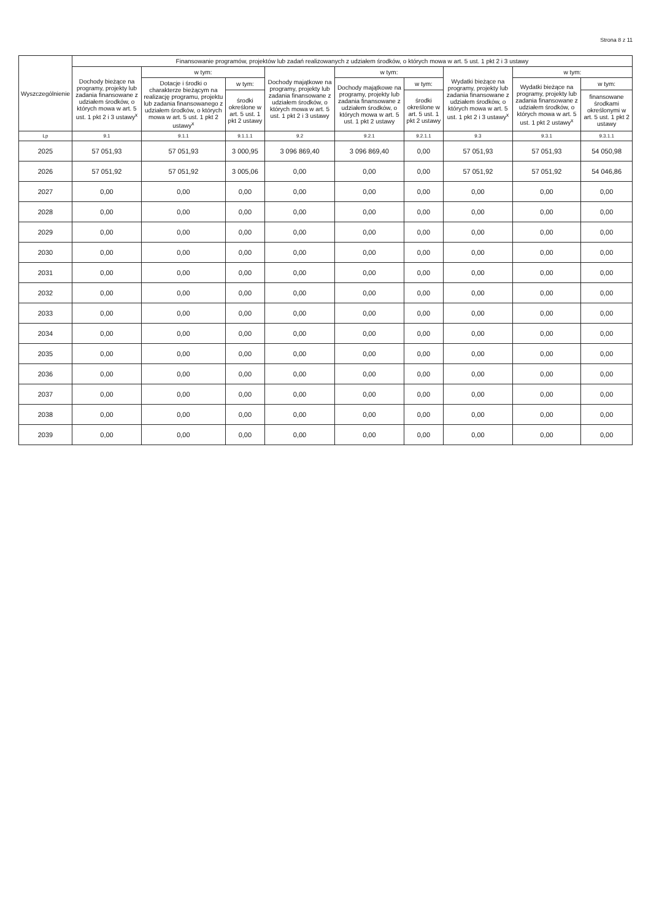Strona 8 z 11
| Wyszczególnienie | Finansowanie programów, projektów lub zadań realizowanych z udziałem środków, o których mowa w art. 5 ust. 1 pkt 2 i 3 ustawy | | | | | | | | |
| --- | --- | --- | --- | --- | --- | --- | --- | --- | --- |
| | Dochody bieżące na programy, projekty lub zadania finansowane z udziałem środków, o których mowa w art. 5 ust. 1 pkt 2 i 3 ustawy<sup>x</sup> | w tym: | | Dochody majątkowe na programy, projekty lub zadania finansowane z udziałem środków, o których mowa w art. 5 ust. 1 pkt 2 i 3 ustawy | w tym: | | Wydatki bieżące na programy, projekty lub zadania finansowane z udziałem środków, o których mowa w art. 5 ust. 1 pkt 2 i 3 ustawy<sup>x</sup> | w tym: | |
| | | Dotacje i środki o charakterze bieżącym na realizację programu, projektu lub zadania finansowanego z udziałem środków, o których mowa w art. 5 ust. 1 pkt 2 ustawy<sup>x</sup> | w tym: | | Dochody majątkowe na programy, projekty lub zadania finansowane z udziałem środków, o których mowa w art. 5 ust. 1 pkt 2 ustawy | w tym: | | Wydatki bieżące na programy, projekty lub zadania finansowane z udziałem środków, o których mowa w art. 5 ust. 1 pkt 2 ustawy<sup>x</sup> | w tym: |
| | | | środki określone w art. 5 ust. 1 pkt 2 ustawy | | | środki określone w art. 5 ust. 1 pkt 2 ustawy | | | finansowane środkami określonymi w art. 5 ust. 1 pkt 2 ustawy |
| Lp | 9.1 | 9.1.1 | 9.1.1.1 | 9.2 | 9.2.1 | 9.2.1.1 | 9.3 | 9.3.1 | 9.3.1.1 |
| 2025 | 57 051,93 | 57 051,93 | 3 000,95 | 3 096 869,40 | 3 096 869,40 | 0,00 | 57 051,93 | 57 051,93 | 54 050,98 |
| 2026 | 57 051,92 | 57 051,92 | 3 005,06 | 0,00 | 0,00 | 0,00 | 57 051,92 | 57 051,92 | 54 046,86 |
| 2027 | 0,00 | 0,00 | 0,00 | 0,00 | 0,00 | 0,00 | 0,00 | 0,00 | 0,00 |
| 2028 | 0,00 | 0,00 | 0,00 | 0,00 | 0,00 | 0,00 | 0,00 | 0,00 | 0,00 |
| 2029 | 0,00 | 0,00 | 0,00 | 0,00 | 0,00 | 0,00 | 0,00 | 0,00 | 0,00 |
| 2030 | 0,00 | 0,00 | 0,00 | 0,00 | 0,00 | 0,00 | 0,00 | 0,00 | 0,00 |
| 2031 | 0,00 | 0,00 | 0,00 | 0,00 | 0,00 | 0,00 | 0,00 | 0,00 | 0,00 |
| 2032 | 0,00 | 0,00 | 0,00 | 0,00 | 0,00 | 0,00 | 0,00 | 0,00 | 0,00 |
| 2033 | 0,00 | 0,00 | 0,00 | 0,00 | 0,00 | 0,00 | 0,00 | 0,00 | 0,00 |
| 2034 | 0,00 | 0,00 | 0,00 | 0,00 | 0,00 | 0,00 | 0,00 | 0,00 | 0,00 |
| 2035 | 0,00 | 0,00 | 0,00 | 0,00 | 0,00 | 0,00 | 0,00 | 0,00 | 0,00 |
| 2036 | 0,00 | 0,00 | 0,00 | 0,00 | 0,00 | 0,00 | 0,00 | 0,00 | 0,00 |
| 2037 | 0,00 | 0,00 | 0,00 | 0,00 | 0,00 | 0,00 | 0,00 | 0,00 | 0,00 |
| 2038 | 0,00 | 0,00 | 0,00 | 0,00 | 0,00 | 0,00 | 0,00 | 0,00 | 0,00 |
| 2039 | 0,00 | 0,00 | 0,00 | 0,00 | 0,00 | 0,00 | 0,00 | 0,00 | 0,00 |